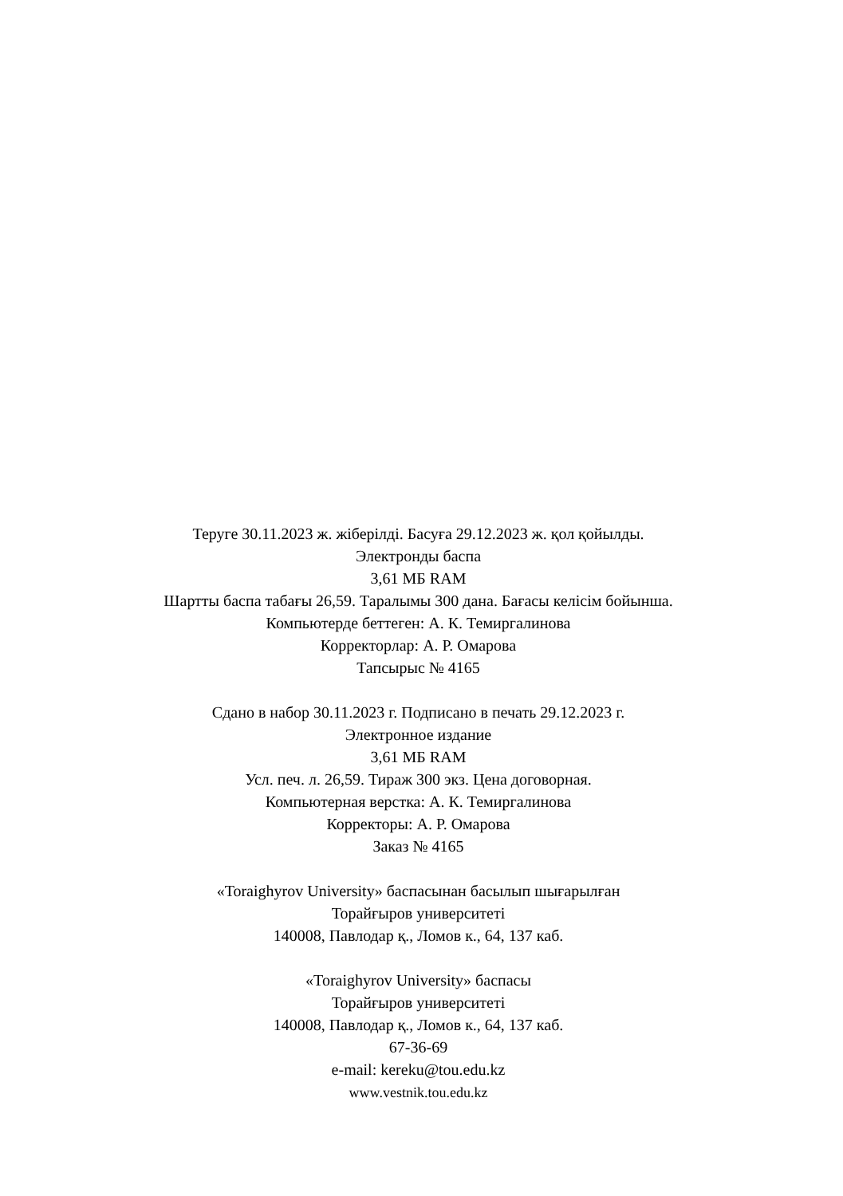Теруге 30.11.2023 ж. жіберілді. Басуға 29.12.2023 ж. қол қойылды.
Электронды баспа
3,61 МБ RAM
Шартты баспа табағы 26,59. Таралымы 300 дана. Бағасы келісім бойынша.
Компьютерде беттеген: А. К. Темиргалинова
Корректорлар: А. Р. Омарова
Тапсырыс № 4165
Сдано в набор 30.11.2023 г. Подписано в печать 29.12.2023 г.
Электронное издание
3,61 МБ RAM
Усл. печ. л. 26,59. Тираж 300 экз. Цена договорная.
Компьютерная верстка: А. К. Темиргалинова
Корректоры: А. Р. Омарова
Заказ № 4165
«Toraighyrov University» баспасынан басылып шығарылған
Торайғыров университеті
140008, Павлодар қ., Ломов к., 64, 137 каб.
«Toraighyrov University» баспасы
Торайғыров университеті
140008, Павлодар қ., Ломов к., 64, 137 каб.
67-36-69
e-mail: kereku@tou.edu.kz
www.vestnik.tou.edu.kz